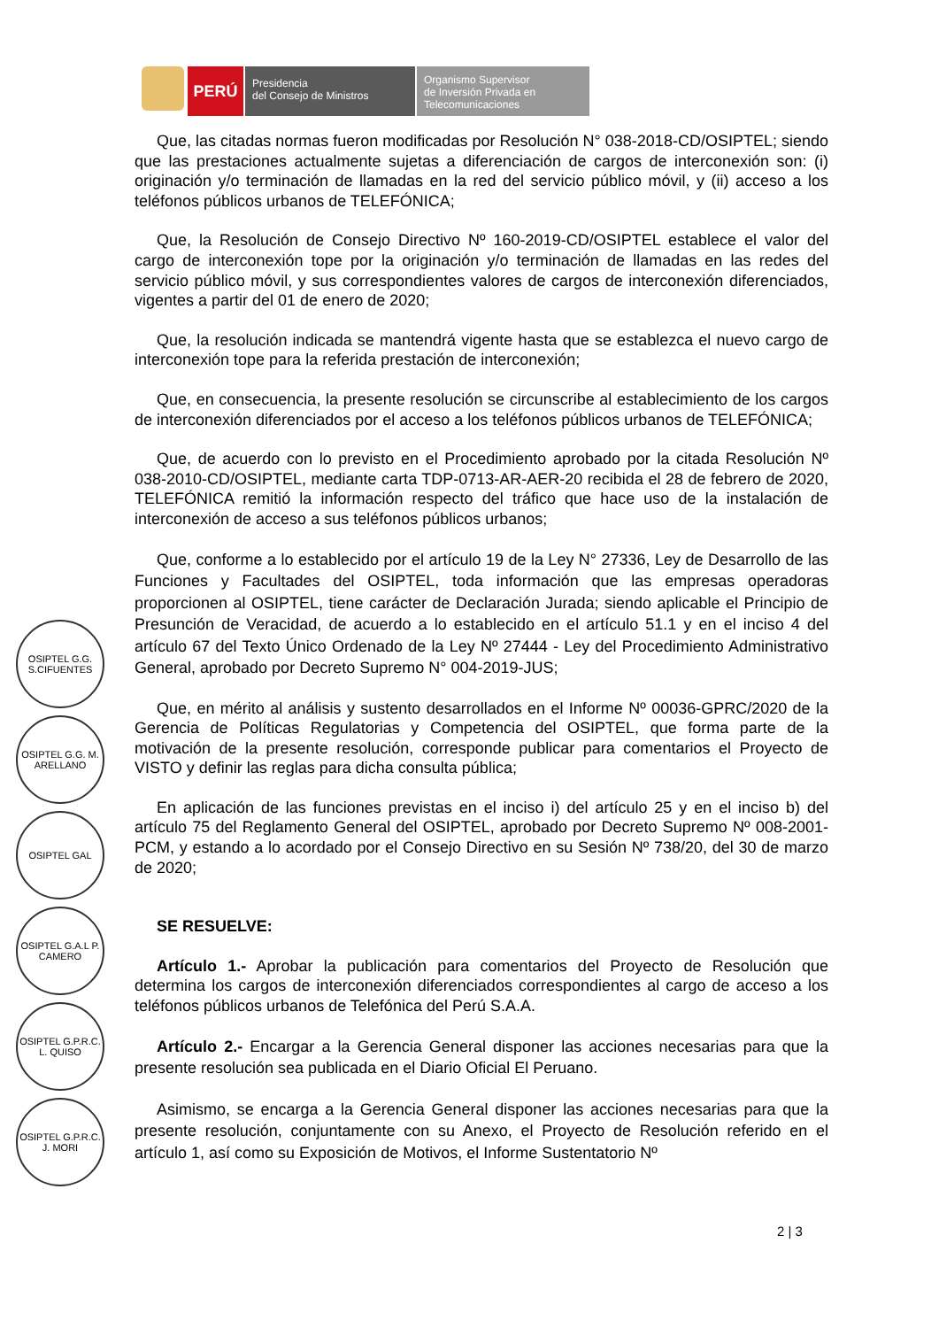PERÚ
Presidencia
del Consejo de Ministros
Organismo Supervisor
de Inversión Privada en
Telecomunicaciones
Que, las citadas normas fueron modificadas por Resolución N° 038-2018-CD/OSIPTEL; siendo que las prestaciones actualmente sujetas a diferenciación de cargos de interconexión son: (i) originación y/o terminación de llamadas en la red del servicio público móvil, y (ii) acceso a los teléfonos públicos urbanos de TELEFÓNICA;
Que, la Resolución de Consejo Directivo Nº 160-2019-CD/OSIPTEL establece el valor del cargo de interconexión tope por la originación y/o terminación de llamadas en las redes del servicio público móvil, y sus correspondientes valores de cargos de interconexión diferenciados, vigentes a partir del 01 de enero de 2020;
Que, la resolución indicada se mantendrá vigente hasta que se establezca el nuevo cargo de interconexión tope para la referida prestación de interconexión;
Que, en consecuencia, la presente resolución se circunscribe al establecimiento de los cargos de interconexión diferenciados por el acceso a los teléfonos públicos urbanos de TELEFÓNICA;
Que, de acuerdo con lo previsto en el Procedimiento aprobado por la citada Resolución Nº 038-2010-CD/OSIPTEL, mediante carta TDP-0713-AR-AER-20 recibida el 28 de febrero de 2020, TELEFÓNICA remitió la información respecto del tráfico que hace uso de la instalación de interconexión de acceso a sus teléfonos públicos urbanos;
Que, conforme a lo establecido por el artículo 19 de la Ley N° 27336, Ley de Desarrollo de las Funciones y Facultades del OSIPTEL, toda información que las empresas operadoras proporcionen al OSIPTEL, tiene carácter de Declaración Jurada; siendo aplicable el Principio de Presunción de Veracidad, de acuerdo a lo establecido en el artículo 51.1 y en el inciso 4 del artículo 67 del Texto Único Ordenado de la Ley Nº 27444 - Ley del Procedimiento Administrativo General, aprobado por Decreto Supremo N° 004-2019-JUS;
Que, en mérito al análisis y sustento desarrollados en el Informe Nº 00036-GPRC/2020 de la Gerencia de Políticas Regulatorias y Competencia del OSIPTEL, que forma parte de la motivación de la presente resolución, corresponde publicar para comentarios el Proyecto de VISTO y definir las reglas para dicha consulta pública;
En aplicación de las funciones previstas en el inciso i) del artículo 25 y en el inciso b) del artículo 75 del Reglamento General del OSIPTEL, aprobado por Decreto Supremo Nº 008-2001-PCM, y estando a lo acordado por el Consejo Directivo en su Sesión Nº 738/20, del 30 de marzo de 2020;
SE RESUELVE:
Artículo 1.- Aprobar la publicación para comentarios del Proyecto de Resolución que determina los cargos de interconexión diferenciados correspondientes al cargo de acceso a los teléfonos públicos urbanos de Telefónica del Perú S.A.A.
Artículo 2.- Encargar a la Gerencia General disponer las acciones necesarias para que la presente resolución sea publicada en el Diario Oficial El Peruano.
Asimismo, se encarga a la Gerencia General disponer las acciones necesarias para que la presente resolución, conjuntamente con su Anexo, el Proyecto de Resolución referido en el artículo 1, así como su Exposición de Motivos, el Informe Sustentatorio Nº
OSIPTEL G.G. S.CIFUENTES
OSIPTEL G.G. M. ARELLANO
OSIPTEL GAL
OSIPTEL G.A.L P. CAMERO
OSIPTEL G.P.R.C. L. QUISO
OSIPTEL G.P.R.C. J. MORI
2 | 3